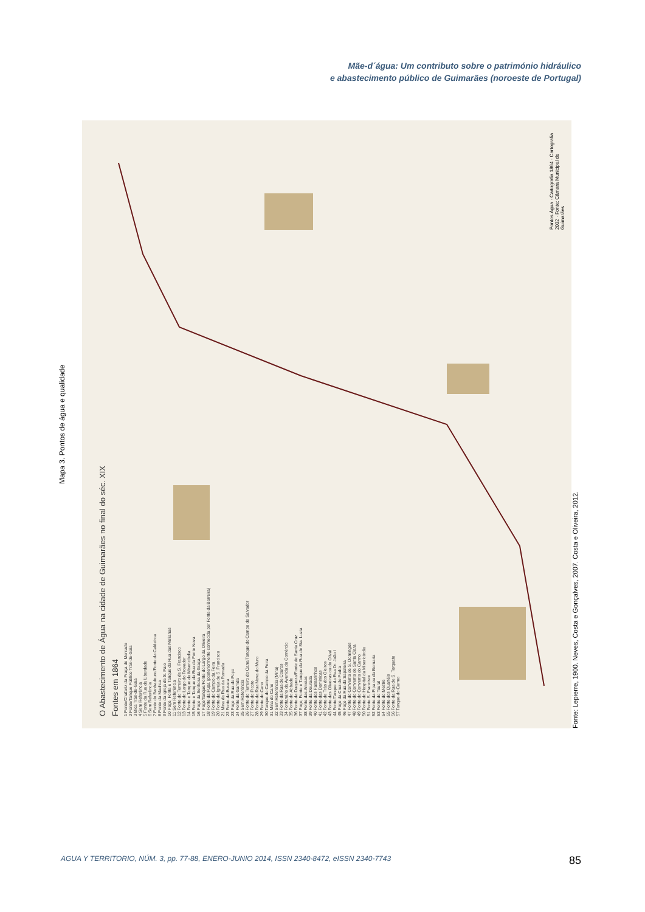Mãe-d´água: Um contributo sobre o património hidráulico
e abastecimento público de Guimarães (noroeste de Portugal)
Mapa 3. Pontos de água e qualidade
O Abastecimento de Água na cidade de Guimarães no final do séc. XIX
Fontes em 1864
1 Fonte/Chafariz da Praça do Mercado
2 Fonte/Tanque Público Trás-de-Gaia
3 Bica Trás-de-Gaia
4 Sem Referência
5 Fonte da Rua da Liberdade
6 Sem Referência
7 Fonte do Banhadouro/Fonte da Caldeiroa
8 Fonte da Madroa
9 Fonte da Igreja de S. Paio
10 Poço, Fonte e Tanque da Rua das Molianas
11 Sem Referência
12 Fonte do Terreiro de S. Francisco
13 Fonte do Largo do Trovador
14 Fonte e Tanque da Misericórdia
15 Fonte e Tanque da Rua da Fonte Nova
16 Poço da Senhora da Graça
17 Poço/Tanque/Fonte do Largo da Oliveira
18 Fonte da Pupa (posteriormente conhecida por Fonte da Barreira)
19 Fonte do Campo da Feira
20 Fonte da Igreja de S. Francisco
21 Mina da Rua da Ramada
22 Fonte da Buraca
23 Poço da Rua do Poço
24 Fonte da Garrida
25 Sem Referência
26 Fonte do Terreiro do Cano/Tanque do Campo do Salvador
27 Fonte do Picoto
28 Fonte da Rua Nova do Muro
29 Fonte do Cano
30 Tanque do Campo da Feira
31 Mina do Cano
32 Sem Referência (Mina)
33 Fonte da Rua de Couros
34 Fontanário da Avenida do Comércio
35 Fonte do Abbade
36 Fonte da Duqueza/Fonte de Santa Cruz
37 Poço, Fonte e Tanque da Rua de Sta. Luzia
38 Fonte das Ameias
39 Fonte da Dourada
40 Fonte dos Passarinhos
41 Fonte das Dominicas
42 Fonte de Trás dos Oleiros
43 Fonte das Oliveiras ou do Olival
44 Fonte/Tanque da Rua Dr. João I
45 Poço da Cruz de Pedra
46 Poço da Rua da Sapateira
47 Fonte do Convento de S. Domingos
48 Fonte do Convento de Santa Clara
49 Fonte do Convento do Carmo
50 Fonte do Hospital da Misericórdia
51 Fonte S. Francisco
52 Fonte da Pipa ou da Bornaria
53 Fonte do Toural
54 Fonte do Mestre
55 Fonte dos Quartéis
56 Fonte da Rua de S. Torquato
57 Tanque do Carmo
Pontos Água · Cartografia 1864 · Cartografia 2002 · Fonte: Câmara Municipal de Guimarães
Fonte: Lepierre, 1900. Neves, Costa e Gonçalves, 2007. Costa e Oliveira, 2012.
AGUA Y TERRITORIO, NÚM. 3, pp. 77-88, ENERO-JUNIO 2014, ISSN 2340-8472, eISSN 2340-7743 85